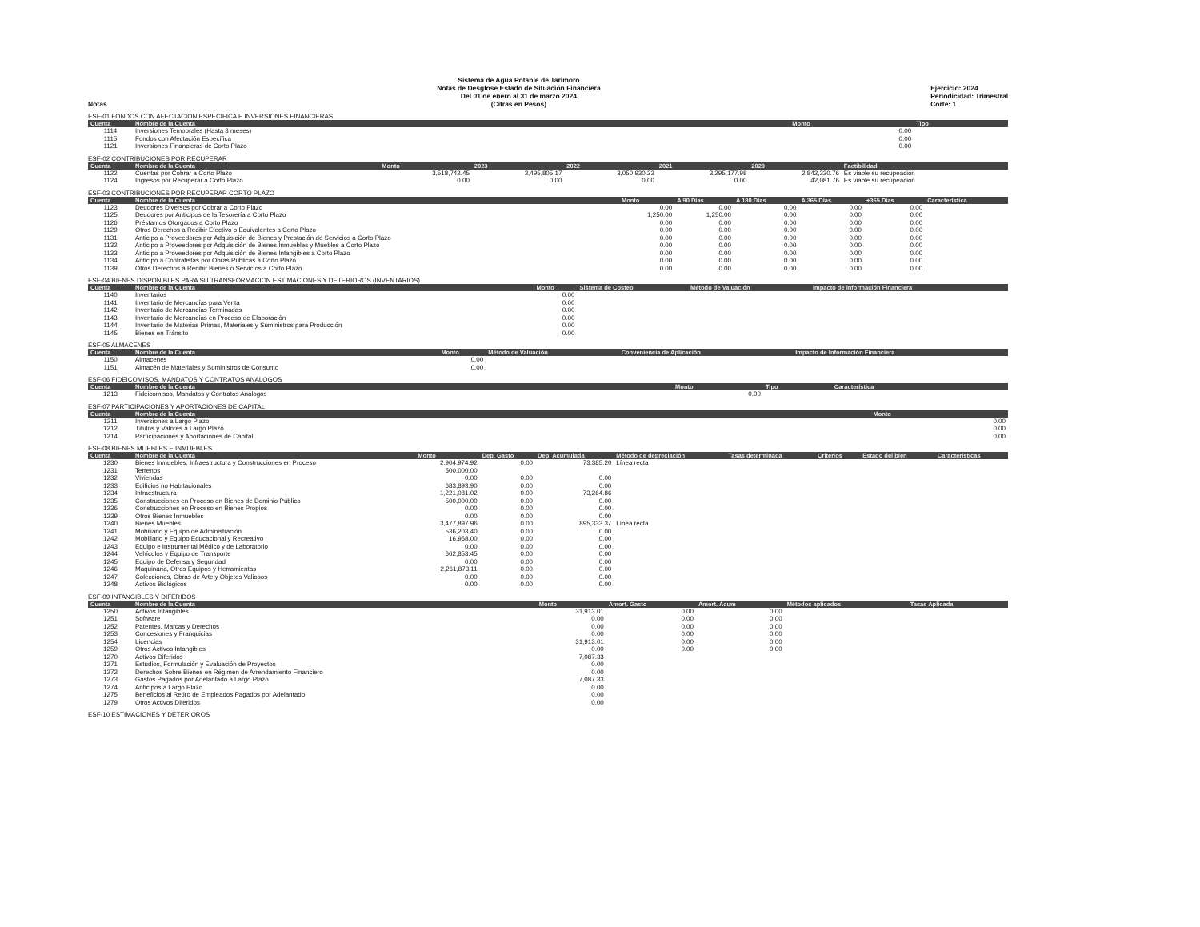Notas
Sistema de Agua Potable de Tarimoro
Notas de Desglose Estado de Situación Financiera
Del 01 de enero al 31 de marzo 2024
(Cifras en Pesos)
Ejercicio: 2024
Periodicidad: Trimestral
Corte: 1
ESF-01 FONDOS CON AFECTACION ESPECIFICA E INVERSIONES FINANCIERAS
| Cuenta | Nombre de la Cuenta | Monto | Tipo |
| --- | --- | --- | --- |
| 1114 | Inversiones Temporales (Hasta 3 meses) | 0.00 | |
| 1115 | Fondos con Afectación Específica | 0.00 | |
| 1121 | Inversiones Financieras de Corto Plazo | 0.00 | |
ESF-02 CONTRIBUCIONES POR RECUPERAR
| Cuenta | Nombre de la Cuenta | Monto | 2023 | 2022 | 2021 | 2020 | Factibilidad |
| --- | --- | --- | --- | --- | --- | --- | --- |
| 1122 | Cuentas por Cobrar a Corto Plazo | 3,518,742.45 | 3,495,805.17 | 3,050,930.23 | 3,295,177.98 | 2,842,320.76 | Es viable su recupeación |
| 1124 | Ingresos por Recuperar a Corto Plazo | 0.00 | 0.00 | 0.00 | 0.00 | 42,081.76 | Es viable su recupeación |
ESF-03 CONTRIBUCIONES POR RECUPERAR CORTO PLAZO
| Cuenta | Nombre de la Cuenta | Monto | A 90 Días | A 180 Días | A 365 Días | +365 Días | Característica |
| --- | --- | --- | --- | --- | --- | --- | --- |
| 1123 | Deudores Diversos por Cobrar a Corto Plazo | 0.00 | 0.00 | 0.00 | 0.00 | 0.00 | |
| 1125 | Deudores por Anticipos de la Tesorería a Corto Plazo | 1,250.00 | 1,250.00 | 0.00 | 0.00 | 0.00 | |
| 1126 | Préstamos Otorgados a Corto Plazo | 0.00 | 0.00 | 0.00 | 0.00 | 0.00 | |
| 1129 | Otros Derechos a Recibir Efectivo o Equivalentes a Corto Plazo | 0.00 | 0.00 | 0.00 | 0.00 | 0.00 | |
| 1131 | Anticipo a Proveedores por Adquisición de Bienes y Prestación de Servicios a Corto Plazo | 0.00 | 0.00 | 0.00 | 0.00 | 0.00 | |
| 1132 | Anticipo a Proveedores por Adquisición de Bienes Inmuebles y Muebles a Corto Plazo | 0.00 | 0.00 | 0.00 | 0.00 | 0.00 | |
| 1133 | Anticipo a Proveedores por Adquisición de Bienes Intangibles a Corto Plazo | 0.00 | 0.00 | 0.00 | 0.00 | 0.00 | |
| 1134 | Anticipo a Contratistas por Obras Públicas a Corto Plazo | 0.00 | 0.00 | 0.00 | 0.00 | 0.00 | |
| 1139 | Otros Derechos a Recibir Bienes o Servicios a Corto Plazo | 0.00 | 0.00 | 0.00 | 0.00 | 0.00 | |
ESF-04 BIENES DISPONIBLES PARA SU TRANSFORMACION ESTIMACIONES Y DETERIOROS (INVENTARIOS)
| Cuenta | Nombre de la Cuenta | Monto | Sistema de Costeo | Método de Valuación | Impacto de Información Financiera |
| --- | --- | --- | --- | --- | --- |
| 1140 | Inventarios | 0.00 | | | |
| 1141 | Inventario de Mercancías para Venta | 0.00 | | | |
| 1142 | Inventario de Mercancías Terminadas | 0.00 | | | |
| 1143 | Inventario de Mercancías en Proceso de Elaboración | 0.00 | | | |
| 1144 | Inventario de Materias Primas, Materiales y Suministros para Producción | 0.00 | | | |
| 1145 | Bienes en Tránsito | 0.00 | | | |
ESF-05 ALMACENES
| Cuenta | Nombre de la Cuenta | Monto | Método de Valuación | Conveniencia de Aplicación | Impacto de Información Financiera |
| --- | --- | --- | --- | --- | --- |
| 1150 | Almacenes | 0.00 | | | |
| 1151 | Almacén de Materiales y Suministros de Consumo | 0.00 | | | |
ESF-06 FIDEICOMISOS, MANDATOS Y CONTRATOS ANALOGOS
| Cuenta | Nombre de la Cuenta | Monto | Tipo | Característica |
| --- | --- | --- | --- | --- |
| 1213 | Fideicomisos, Mandatos y Contratos Análogos | 0.00 | | |
ESF-07 PARTICIPACIONES Y APORTACIONES DE CAPITAL
| Cuenta | Nombre de la Cuenta | Monto |
| --- | --- | --- |
| 1211 | Inversiones a Largo Plazo | 0.00 |
| 1212 | Títulos y Valores a Largo Plazo | 0.00 |
| 1214 | Participaciones y Aportaciones de Capital | 0.00 |
ESF-08 BIENES MUEBLES E INMUEBLES
| Cuenta | Nombre de la Cuenta | Monto | Dep. Gasto | Dep. Acumulada | Método de depreciación | Tasas determinada | Criterios | Estado del bien | Características |
| --- | --- | --- | --- | --- | --- | --- | --- | --- | --- |
| 1230 | Bienes Inmuebles, Infraestructura y Construcciones en Proceso | 2,904,974.92 | 0.00 | 73,385.20 | Línea recta | | | | |
| 1231 | Terrenos | 500,000.00 | | | | | | | |
| 1232 | Viviendas | 0.00 | 0.00 | 0.00 | | | | | |
| 1233 | Edificios no Habitacionales | 683,893.90 | 0.00 | 0.00 | | | | | |
| 1234 | Infraestructura | 1,221,081.02 | 0.00 | 73,264.86 | | | | | |
| 1235 | Construcciones en Proceso en Bienes de Dominio Público | 500,000.00 | 0.00 | 0.00 | | | | | |
| 1236 | Construcciones en Proceso en Bienes Propios | 0.00 | 0.00 | 0.00 | | | | | |
| 1239 | Otros Bienes Inmuebles | 0.00 | 0.00 | 0.00 | | | | | |
| 1240 | Bienes Muebles | 3,477,897.96 | 0.00 | 895,333.37 | Línea recta | | | | |
| 1241 | Mobiliario y Equipo de Administración | 536,203.40 | 0.00 | 0.00 | | | | | |
| 1242 | Mobiliario y Equipo Educacional y Recreativo | 16,968.00 | 0.00 | 0.00 | | | | | |
| 1243 | Equipo e Instrumental Médico y de Laboratorio | 0.00 | 0.00 | 0.00 | | | | | |
| 1244 | Vehículos y Equipo de Transporte | 662,853.45 | 0.00 | 0.00 | | | | | |
| 1245 | Equipo de Defensa y Seguridad | 0.00 | 0.00 | 0.00 | | | | | |
| 1246 | Maquinaria, Otros Equipos y Herramientas | 2,261,873.11 | 0.00 | 0.00 | | | | | |
| 1247 | Colecciones, Obras de Arte y Objetos Valiosos | 0.00 | 0.00 | 0.00 | | | | | |
| 1248 | Activos Biológicos | 0.00 | 0.00 | 0.00 | | | | | |
ESF-09 INTANGIBLES Y DIFERIDOS
| Cuenta | Nombre de la Cuenta | Monto | Amort. Gasto | Amort. Acum | Métodos aplicados | Tasas Aplicada |
| --- | --- | --- | --- | --- | --- | --- |
| 1250 | Activos Intangibles | 31,913.01 | 0.00 | 0.00 | | |
| 1251 | Software | 0.00 | 0.00 | 0.00 | | |
| 1252 | Patentes, Marcas y Derechos | 0.00 | 0.00 | 0.00 | | |
| 1253 | Concesiones y Franquicias | 0.00 | 0.00 | 0.00 | | |
| 1254 | Licencias | 31,913.01 | 0.00 | 0.00 | | |
| 1259 | Otros Activos Intangibles | 0.00 | 0.00 | 0.00 | | |
| 1270 | Activos Diferidos | 7,087.33 | | | | |
| 1271 | Estudios, Formulación y Evaluación de Proyectos | 0.00 | | | | |
| 1272 | Derechos Sobre Bienes en Régimen de Arrendamiento Financiero | 0.00 | | | | |
| 1273 | Gastos Pagados por Adelantado a Largo Plazo | 7,087.33 | | | | |
| 1274 | Anticipos a Largo Plazo | 0.00 | | | | |
| 1275 | Beneficios al Retiro de Empleados Pagados por Adelantado | 0.00 | | | | |
| 1279 | Otros Activos Diferidos | 0.00 | | | | |
ESF-10 ESTIMACIONES Y DETERIOROS